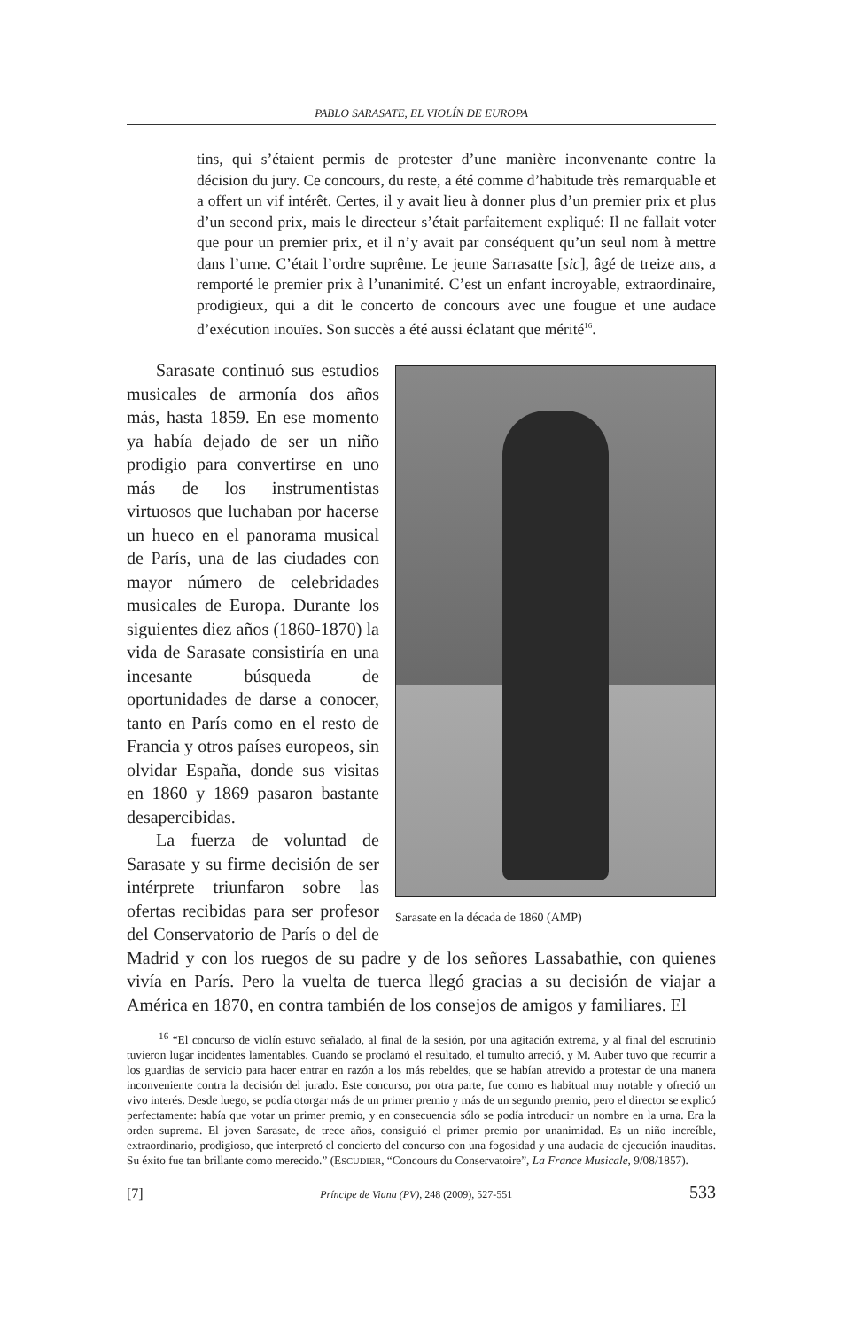PABLO SARASATE, EL VIOLÍN DE EUROPA
tins, qui s’étaient permis de protester d’une manière inconvenante contre la décision du jury. Ce concours, du reste, a été comme d’habitude très remarquable et a offert un vif intérêt. Certes, il y avait lieu à donner plus d’un premier prix et plus d’un second prix, mais le directeur s’était parfaitement expliqué: Il ne fallait voter que pour un premier prix, et il n’y avait par conséquent qu’un seul nom à mettre dans l’urne. C’était l’ordre suprême. Le jeune Sarrasatte [sic], âgé de treize ans, a remporté le premier prix à l’unanimité. C’est un enfant incroyable, extraordinaire, prodigieux, qui a dit le concerto de concours avec une fougue et une audace d’exécution inouïes. Son succès a été aussi éclatant que mérité<sup>16</sup>.
Sarasate en la década de 1860 (AMP)
Sarasate continuó sus estudios musicales de armonía dos años más, hasta 1859. En ese momento ya había dejado de ser un niño prodigio para convertirse en uno más de los instrumentistas virtuosos que luchaban por hacerse un hueco en el panorama musical de París, una de las ciudades con mayor número de celebridades musicales de Europa. Durante los siguientes diez años (1860-1870) la vida de Sarasate consistiría en una incesante búsqueda de oportunidades de darse a conocer, tanto en París como en el resto de Francia y otros países europeos, sin olvidar España, donde sus visitas en 1860 y 1869 pasaron bastante desapercibidas.
La fuerza de voluntad de Sarasate y su firme decisión de ser intérprete triunfaron sobre las ofertas recibidas para ser profesor del Conservatorio de París o del de Madrid y con los ruegos de su padre y de los señores Lassabathie, con quienes vivía en París. Pero la vuelta de tuerca llegó gracias a su decisión de viajar a América en 1870, en contra también de los consejos de amigos y familiares. El
<sup>16</sup> “El concurso de violín estuvo señalado, al final de la sesión, por una agitación extrema, y al final del escrutinio tuvieron lugar incidentes lamentables. Cuando se proclamó el resultado, el tumulto arreció, y M. Auber tuvo que recurrir a los guardias de servicio para hacer entrar en razón a los más rebeldes, que se habían atrevido a protestar de una manera inconveniente contra la decisión del jurado. Este concurso, por otra parte, fue como es habitual muy notable y ofreció un vivo interés. Desde luego, se podía otorgar más de un primer premio y más de un segundo premio, pero el director se explicó perfectamente: había que votar un primer premio, y en consecuencia sólo se podía introducir un nombre en la urna. Era la orden suprema. El joven Sarasate, de trece años, consiguió el primer premio por unanimidad. Es un niño increíble, extraordinario, prodigioso, que interpretó el concierto del concurso con una fogosidad y una audacia de ejecución inauditas. Su éxito fue tan brillante como merecido.” (ESCUDIER, “Concours du Conservatoire”, La France Musicale, 9/08/1857).
[7] Príncipe de Viana (PV), 248 (2009), 527-551 533